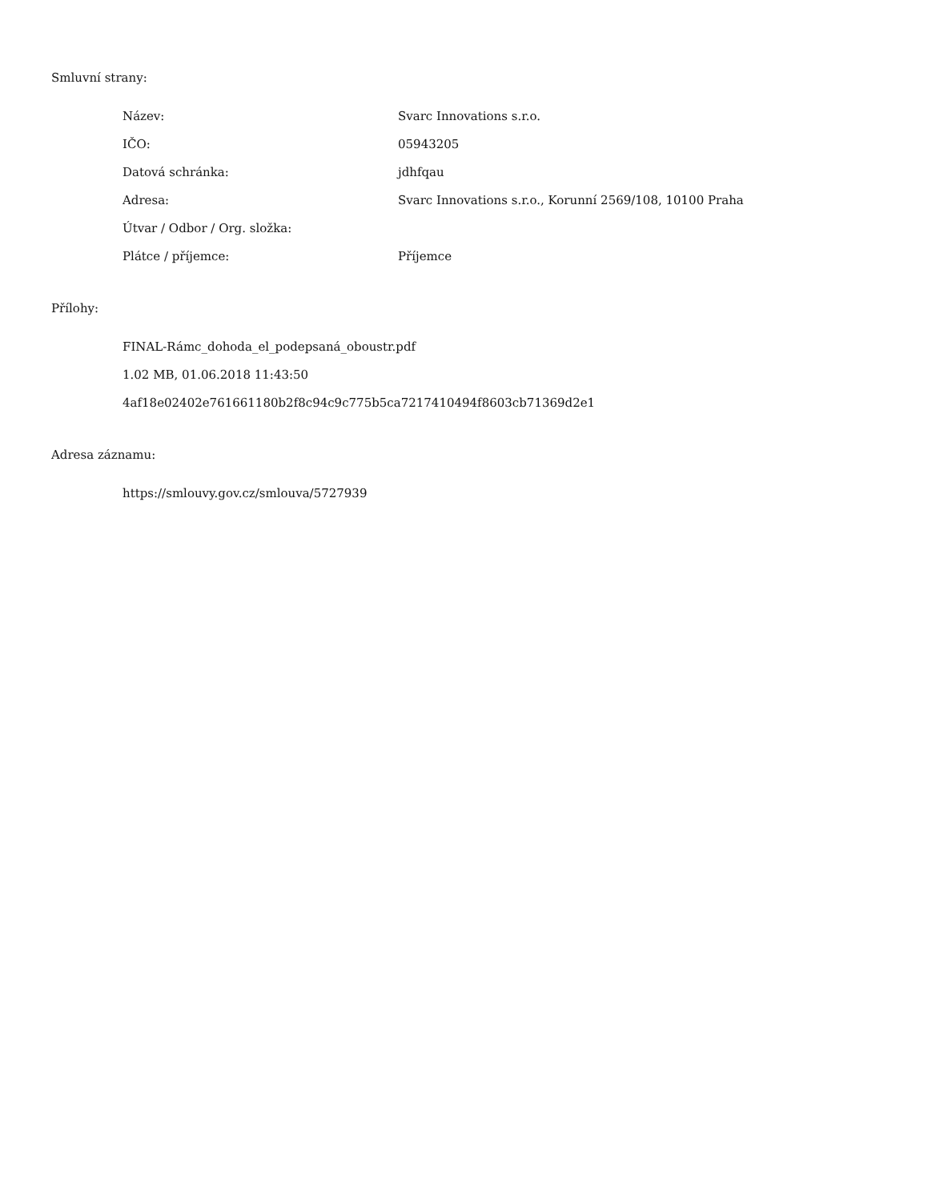Smluvní strany:
| Název: | Svarc Innovations s.r.o. |
| IČO: | 05943205 |
| Datová schránka: | jdhfqau |
| Adresa: | Svarc Innovations s.r.o., Korunní 2569/108, 10100 Praha |
| Útvar / Odbor / Org. složka: | |
| Plátce / příjemce: | Příjemce |
Přílohy:
FINAL-Rámc_dohoda_el_podepsaná_oboustr.pdf
1.02 MB, 01.06.2018 11:43:50
4af18e02402e761661180b2f8c94c9c775b5ca7217410494f8603cb71369d2e1
Adresa záznamu:
https://smlouvy.gov.cz/smlouva/5727939